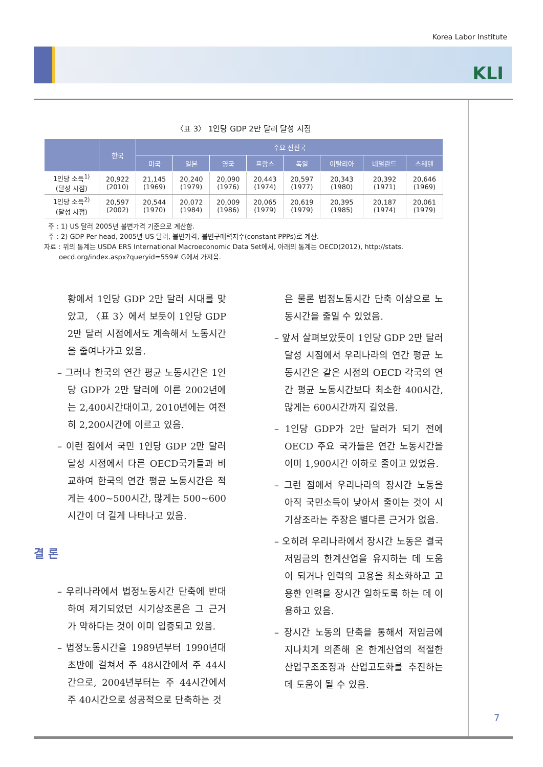Korea Labor Institute
KLI
〈표 3〉 1인당 GDP 2만 달러 달성 시점
| | 한국 | 주요 선진국 | | | | | | | |
| --- | --- | --- | --- | --- | --- | --- | --- | --- | --- |
| | | 미국 | 일본 | 영국 | 프랑스 | 독일 | 이탈리아 | 네덜란드 | 스웨덴 |
| 1인당 소득<sup>1)</sup> (달성 시점) | 20,922 (2010) | 21,145 (1969) | 20,240 (1979) | 20,090 (1976) | 20,443 (1974) | 20,597 (1977) | 20,343 (1980) | 20,392 (1971) | 20,646 (1969) |
| 1인당 소득<sup>2)</sup> (달성 시점) | 20,597 (2002) | 20,544 (1970) | 20,072 (1984) | 20,009 (1986) | 20,065 (1979) | 20,619 (1979) | 20,395 (1985) | 20,187 (1974) | 20,061 (1979) |
주 : 1) US 달러 2005년 불변가격 기준으로 계산함.
주 : 2) GDP Per head, 2005년 US 달러, 불변가격, 불변구매력지수(constant PPPs)로 계산.
자료 : 위의 통계는 USDA ERS International Macroeconomic Data Set에서, 아래의 통계는 OECD(2012), http://stats.
oecd.org/index.aspx?queryid=559# G에서 가져옴.
황에서 1인당 GDP 2만 달러 시대를 맞았고, 〈표 3〉에서 보듯이 1인당 GDP 2만 달러 시점에서도 계속해서 노동시간을 줄여나가고 있음.
– 그러나 한국의 연간 평균 노동시간은 1인당 GDP가 2만 달러에 이른 2002년에는 2,400시간대이고, 2010년에는 여전히 2,200시간에 이르고 있음.
– 이런 점에서 국민 1인당 GDP 2만 달러 달성 시점에서 다른 OECD국가들과 비교하여 한국의 연간 평균 노동시간은 적게는 400~500시간, 많게는 500~600시간이 더 길게 나타나고 있음.
결 론
– 우리나라에서 법정노동시간 단축에 반대하여 제기되었던 시기상조론은 그 근거가 약하다는 것이 이미 입증되고 있음.
– 법정노동시간을 1989년부터 1990년대 초반에 걸쳐서 주 48시간에서 주 44시간으로, 2004년부터는 주 44시간에서 주 40시간으로 성공적으로 단축하는 것
은 물론 법정노동시간 단축 이상으로 노동시간을 줄일 수 있었음.
– 앞서 살펴보았듯이 1인당 GDP 2만 달러 달성 시점에서 우리나라의 연간 평균 노동시간은 같은 시점의 OECD 각국의 연간 평균 노동시간보다 최소한 400시간, 많게는 600시간까지 길었음.
– 1인당 GDP가 2만 달러가 되기 전에 OECD 주요 국가들은 연간 노동시간을 이미 1,900시간 이하로 줄이고 있었음.
– 그런 점에서 우리나라의 장시간 노동을 아직 국민소득이 낮아서 줄이는 것이 시기상조라는 주장은 별다른 근거가 없음.
– 오히려 우리나라에서 장시간 노동은 결국 저임금의 한계산업을 유지하는 데 도움이 되거나 인력의 고용을 최소화하고 고용한 인력을 장시간 일하도록 하는 데 이용하고 있음.
– 장시간 노동의 단축을 통해서 저임금에 지나치게 의존해 온 한계산업의 적절한 산업구조조정과 산업고도화를 추진하는 데 도움이 될 수 있음.
7